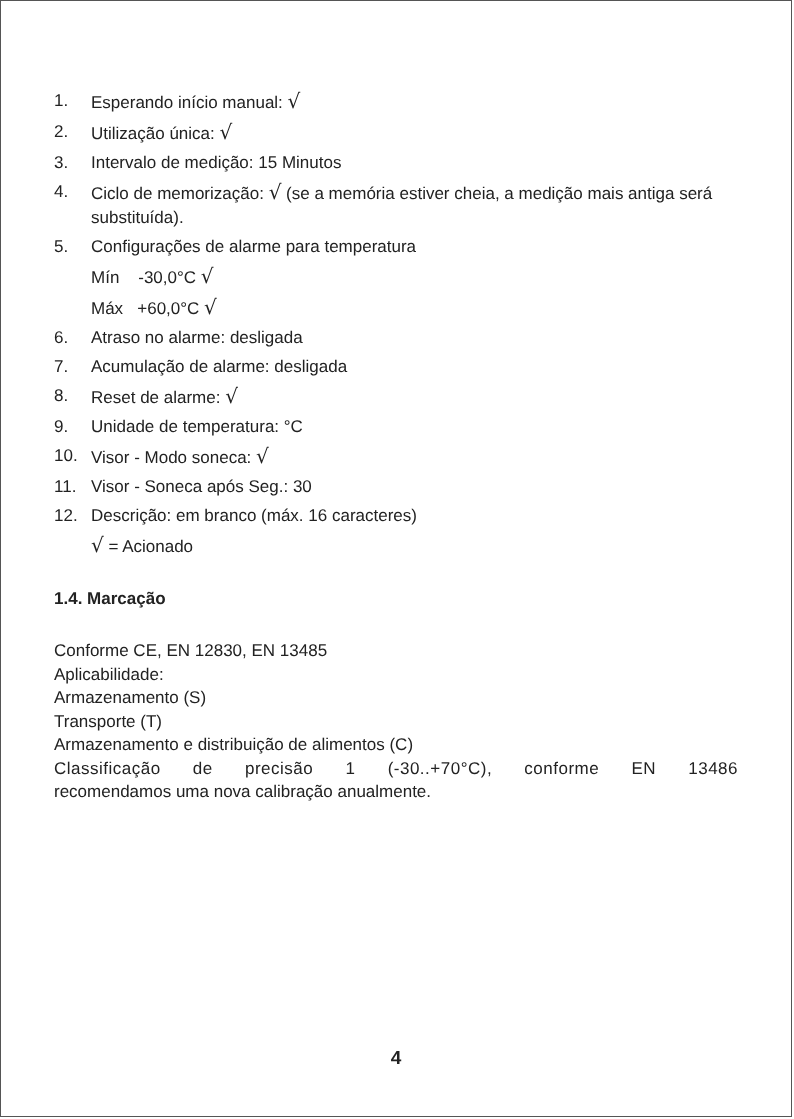1. Esperando início manual: √
2. Utilização única: √
3. Intervalo de medição: 15 Minutos
4. Ciclo de memorização: √ (se a memória estiver cheia, a medição mais antiga será substituída).
5. Configurações de alarme para temperatura
Mín -30,0°C √
Máx +60,0°C √
6. Atraso no alarme: desligada
7. Acumulação de alarme: desligada
8. Reset de alarme: √
9. Unidade de temperatura: °C
10. Visor - Modo soneca: √
11. Visor - Soneca após Seg.: 30
12. Descrição: em branco (máx. 16 caracteres)
√ = Acionado
1.4. Marcação
Conforme CE, EN 12830, EN 13485
Aplicabilidade:
Armazenamento (S)
Transporte (T)
Armazenamento e distribuição de alimentos (C)
Classificação de precisão 1 (-30..+70°C), conforme EN 13486
recomendamos uma nova calibração anualmente.
4